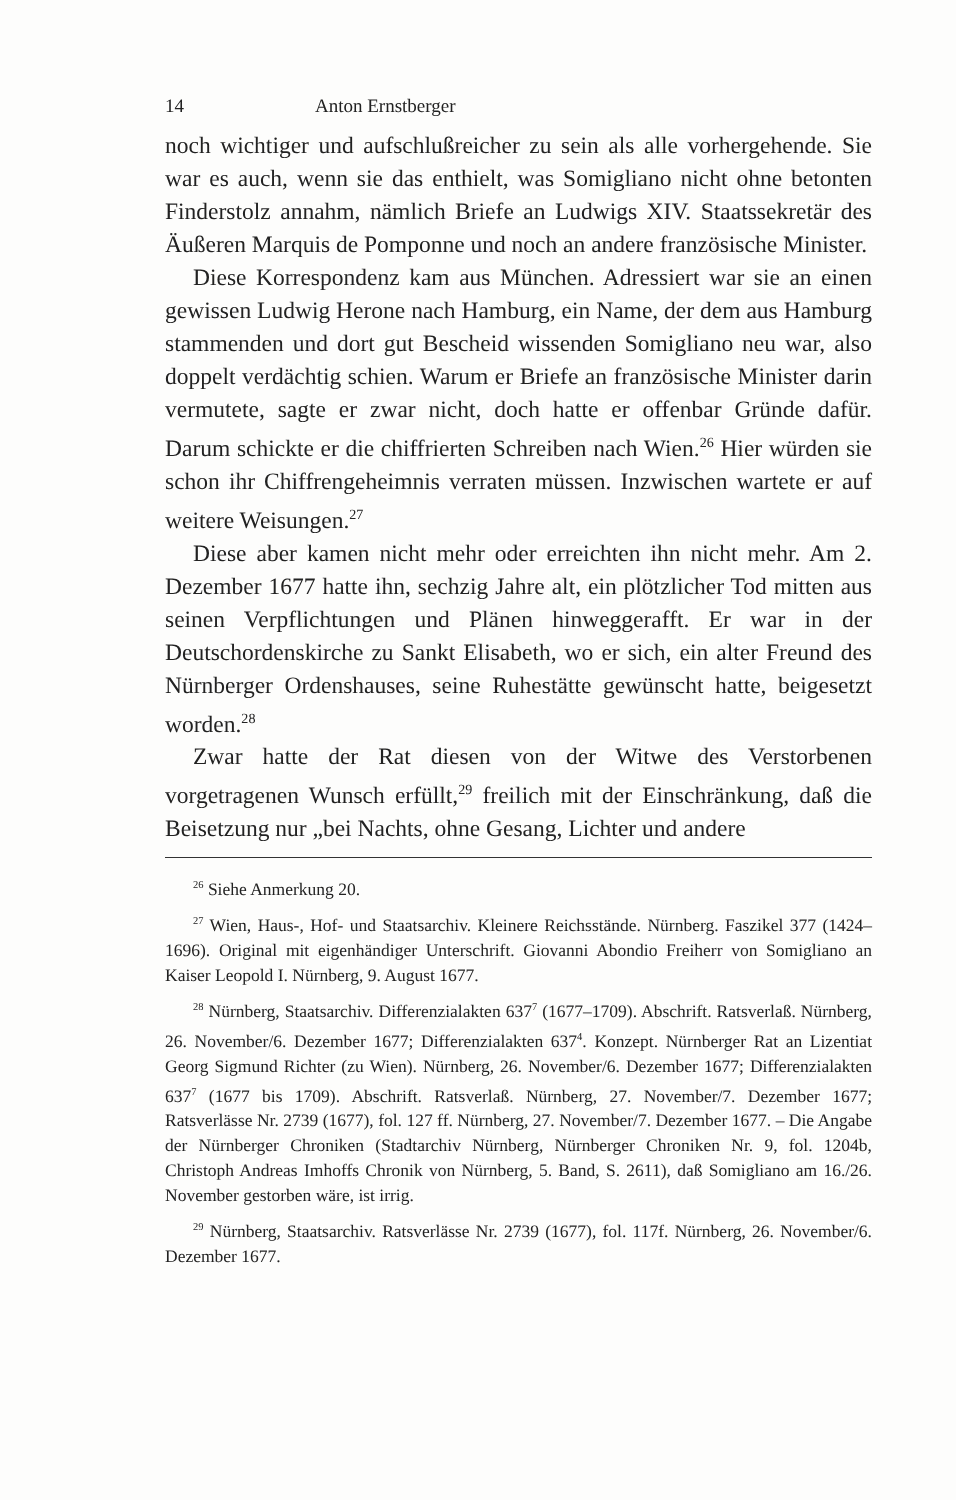14 Anton Ernstberger
noch wichtiger und aufschlußreicher zu sein als alle vorhergehende. Sie war es auch, wenn sie das enthielt, was Somigliano nicht ohne betonten Finderstolz annahm, nämlich Briefe an Ludwigs XIV. Staatssekretär des Äußeren Marquis de Pomponne und noch an andere französische Minister.
Diese Korrespondenz kam aus München. Adressiert war sie an einen gewissen Ludwig Herone nach Hamburg, ein Name, der dem aus Hamburg stammenden und dort gut Bescheid wissenden Somigliano neu war, also doppelt verdächtig schien. Warum er Briefe an französische Minister darin vermutete, sagte er zwar nicht, doch hatte er offenbar Gründe dafür. Darum schickte er die chiffrierten Schreiben nach Wien.<sup>26</sup> Hier würden sie schon ihr Chiffrengeheimnis verraten müssen. Inzwischen wartete er auf weitere Weisungen.<sup>27</sup>
Diese aber kamen nicht mehr oder erreichten ihn nicht mehr. Am 2. Dezember 1677 hatte ihn, sechzig Jahre alt, ein plötzlicher Tod mitten aus seinen Verpflichtungen und Plänen hinweggerafft. Er war in der Deutschordenskirche zu Sankt Elisabeth, wo er sich, ein alter Freund des Nürnberger Ordenshauses, seine Ruhestätte gewünscht hatte, beigesetzt worden.<sup>28</sup>
Zwar hatte der Rat diesen von der Witwe des Verstorbenen vorgetragenen Wunsch erfüllt,<sup>29</sup> freilich mit der Einschränkung, daß die Beisetzung nur „bei Nachts, ohne Gesang, Lichter und andere
<sup>26</sup> Siehe Anmerkung 20.
<sup>27</sup> Wien, Haus-, Hof- und Staatsarchiv. Kleinere Reichsstände. Nürnberg. Faszikel 377 (1424–1696). Original mit eigenhändiger Unterschrift. Giovanni Abondio Freiherr von Somigliano an Kaiser Leopold I. Nürnberg, 9. August 1677.
<sup>28</sup> Nürnberg, Staatsarchiv. Differenzialakten 637<sup>7</sup> (1677–1709). Abschrift. Ratsverlaß. Nürnberg, 26. November/6. Dezember 1677; Differenzialakten 637<sup>4</sup>. Konzept. Nürnberger Rat an Lizentiat Georg Sigmund Richter (zu Wien). Nürnberg, 26. November/6. Dezember 1677; Differenzialakten 637<sup>7</sup> (1677 bis 1709). Abschrift. Ratsverlaß. Nürnberg, 27. November/7. Dezember 1677; Ratsverlässe Nr. 2739 (1677), fol. 127 ff. Nürnberg, 27. November/7. Dezember 1677. – Die Angabe der Nürnberger Chroniken (Stadtarchiv Nürnberg, Nürnberger Chroniken Nr. 9, fol. 1204b, Christoph Andreas Imhoffs Chronik von Nürnberg, 5. Band, S. 2611), daß Somigliano am 16./26. November gestorben wäre, ist irrig.
<sup>29</sup> Nürnberg, Staatsarchiv. Ratsverlässe Nr. 2739 (1677), fol. 117f. Nürnberg, 26. November/6. Dezember 1677.